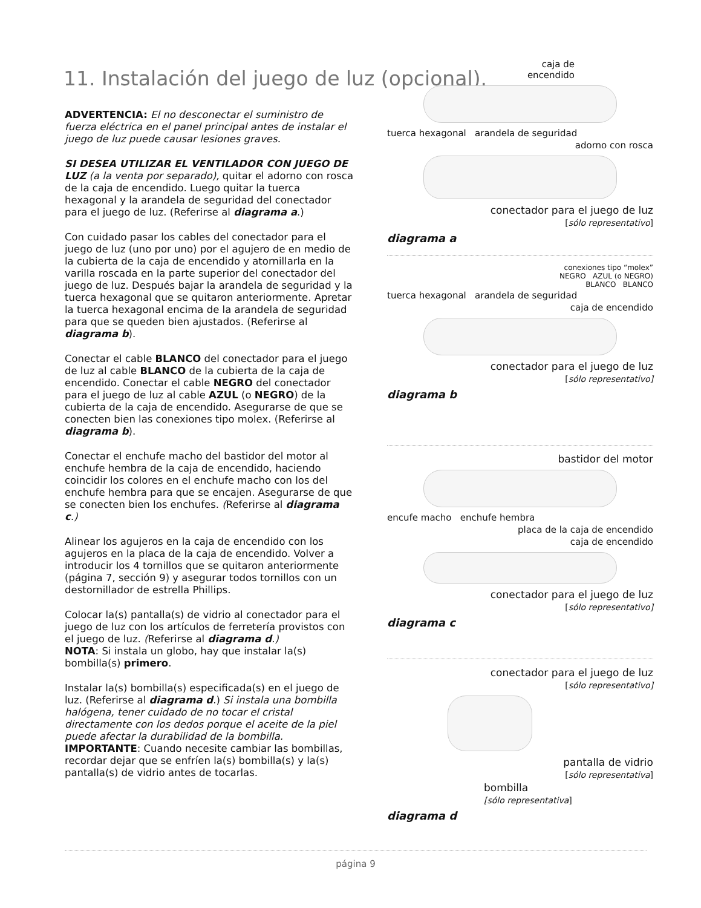11. Instalación del juego de luz (opcional).
ADVERTENCIA: El no desconectar el suministro de fuerza eléctrica en el panel principal antes de instalar el juego de luz puede causar lesiones graves.
SI DESEA UTILIZAR EL VENTILADOR CON JUEGO DE LUZ (a la venta por separado), quitar el adorno con rosca de la caja de encendido. Luego quitar la tuerca hexagonal y la arandela de seguridad del conectador para el juego de luz. (Referirse al diagrama a.)
Con cuidado pasar los cables del conectador para el juego de luz (uno por uno) por el agujero de en medio de la cubierta de la caja de encendido y atornillarla en la varilla roscada en la parte superior del conectador del juego de luz. Después bajar la arandela de seguridad y la tuerca hexagonal que se quitaron anteriormente. Apretar la tuerca hexagonal encima de la arandela de seguridad para que se queden bien ajustados. (Referirse al diagrama b).
Conectar el cable BLANCO del conectador para el juego de luz al cable BLANCO de la cubierta de la caja de encendido. Conectar el cable NEGRO del conectador para el juego de luz al cable AZUL (o NEGRO) de la cubierta de la caja de encendido. Asegurarse de que se conecten bien las conexiones tipo molex. (Referirse al diagrama b).
Conectar el enchufe macho del bastidor del motor al enchufe hembra de la caja de encendido, haciendo coincidir los colores en el enchufe macho con los del enchufe hembra para que se encajen. Asegurarse de que se conecten bien los enchufes. (Referirse al diagrama c.)
Alinear los agujeros en la caja de encendido con los agujeros en la placa de la caja de encendido. Volver a introducir los 4 tornillos que se quitaron anteriormente (página 7, sección 9) y asegurar todos tornillos con un destornillador de estrella Phillips.
Colocar la(s) pantalla(s) de vidrio al conectador para el juego de luz con los artículos de ferretería provistos con el juego de luz. (Referirse al diagrama d.)
NOTA: Si instala un globo, hay que instalar la(s) bombilla(s) primero.
Instalar la(s) bombilla(s) especificada(s) en el juego de luz. (Referirse al diagrama d.) Si instala una bombilla halógena, tener cuidado de no tocar el cristal directamente con los dedos porque el aceite de la piel puede afectar la durabilidad de la bombilla.
IMPORTANTE: Cuando necesite cambiar las bombillas, recordar dejar que se enfríen la(s) bombilla(s) y la(s) pantalla(s) de vidrio antes de tocarlas.
caja de
encendido
tuerca hexagonal arandela de seguridad
adorno con rosca
conectador para el juego de luz
[sólo representativo]
diagrama a
conexiones tipo “molex”
NEGRO AZUL (o NEGRO)
BLANCO BLANCO
tuerca hexagonal arandela de seguridad
caja de encendido
conectador para el juego de luz
[sólo representativo]
diagrama b
bastidor del motor
encufe macho enchufe hembra
placa de la caja de encendido
caja de encendido
conectador para el juego de luz
[sólo representativo]
diagrama c
conectador para el juego de luz
[sólo representativo]
pantalla de vidrio
[sólo representativa]
bombilla
[sólo representativa]
diagrama d
página 9